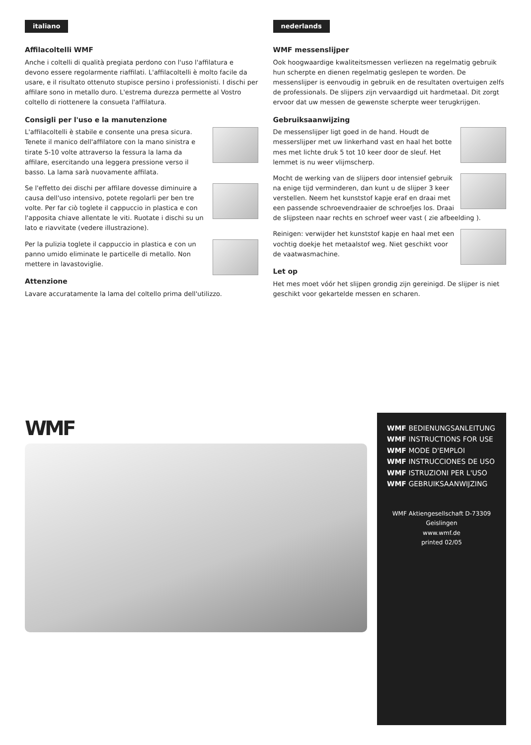italiano
Affilacoltelli WMF
Anche i coltelli di qualità pregiata perdono con l'uso l'affilatura e devono essere regolarmente riaffilati. L'affilacoltelli è molto facile da usare, e il risultato ottenuto stupisce persino i professionisti. I dischi per affilare sono in metallo duro. L'estrema durezza permette al Vostro coltello di riottenere la consueta l'affilatura.
Consigli per l'uso e la manutenzione
L'affilacoltelli è stabile e consente una presa sicura. Tenete il manico dell'affilatore con la mano sinistra e tirate 5-10 volte attraverso la fessura la lama da affilare, esercitando una leggera pressione verso il basso. La lama sarà nuovamente affilata.
Se l'effetto dei dischi per affilare dovesse diminuire a causa dell'uso intensivo, potete regolarli per ben tre volte. Per far ciò toglete il cappuccio in plastica e con l'apposita chiave allentate le viti. Ruotate i dischi su un lato e riavvitate (vedere illustrazione).
Per la pulizia toglete il cappuccio in plastica e con un panno umido eliminate le particelle di metallo. Non mettere in lavastoviglie.
Attenzione
Lavare accuratamente la lama del coltello prima dell'utilizzo.
nederlands
WMF messenslijper
Ook hoogwaardige kwaliteitsmessen verliezen na regelmatig gebruik hun scherpte en dienen regelmatig geslepen te worden. De messenslijper is eenvoudig in gebruik en de resultaten overtuigen zelfs de professionals. De slijpers zijn vervaardigd uit hardmetaal. Dit zorgt ervoor dat uw messen de gewenste scherpte weer terugkrijgen.
Gebruiksaanwijzing
De messenslijper ligt goed in de hand. Houdt de messerslijper met uw linkerhand vast en haal het botte mes met lichte druk 5 tot 10 keer door de sleuf. Het lemmet is nu weer vlijmscherp.
Mocht de werking van de slijpers door intensief gebruik na enige tijd verminderen, dan kunt u de slijper 3 keer verstellen. Neem het kunststof kapje eraf en draai met een passende schroevendraaier de schroefjes los. Draai de slijpsteen naar rechts en schroef weer vast ( zie afbeelding ).
Reinigen: verwijder het kunststof kapje en haal met een vochtig doekje het metaalstof weg. Niet geschikt voor de vaatwasmachine.
Let op
Het mes moet vóór het slijpen grondig zijn gereinigd. De slijper is niet geschikt voor gekartelde messen en scharen.
WMF
WMF BEDIENUNGSANLEITUNG
WMF INSTRUCTIONS FOR USE
WMF MODE D'EMPLOI
WMF INSTRUCCIONES DE USO
WMF ISTRUZIONI PER L'USO
WMF GEBRUIKSAANWIJZING
WMF Aktiengesellschaft D-73309 Geislingen
www.wmf.de
printed 02/05